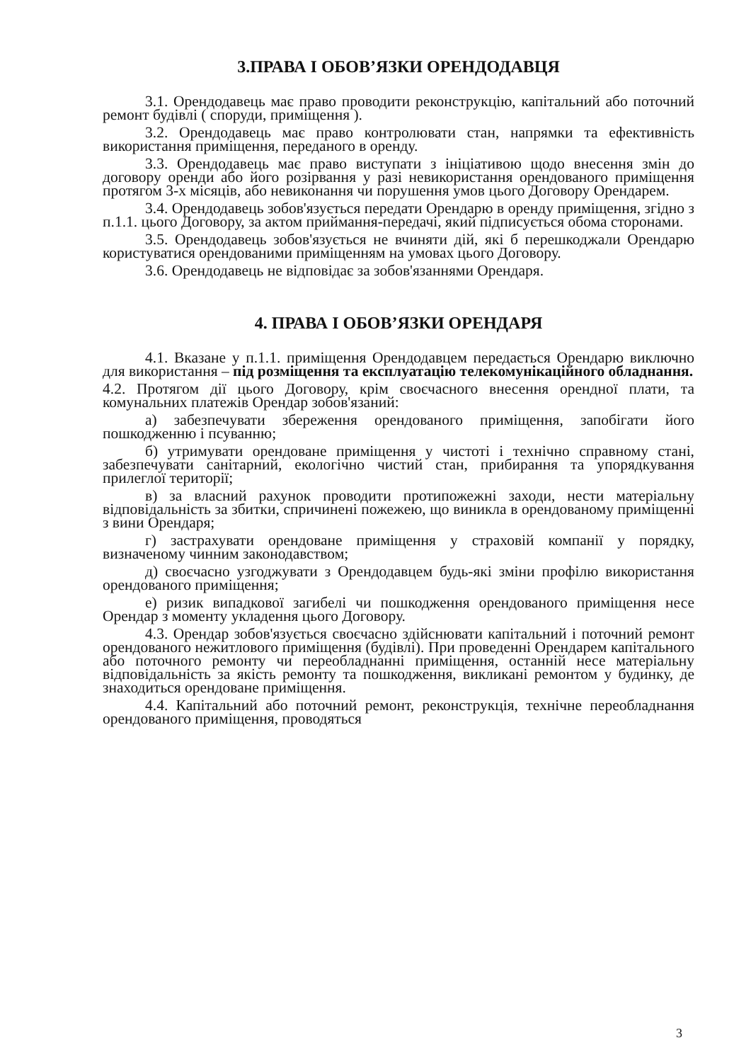3.ПРАВА І ОБОВ’ЯЗКИ ОРЕНДОДАВЦЯ
3.1. Орендодавець має право проводити реконструкцію, капітальний або поточний ремонт будівлі ( споруди, приміщення ).
3.2. Орендодавець має право контролювати стан, напрямки та ефективність використання приміщення, переданого в оренду.
3.3. Орендодавець має право виступати з ініціативою щодо внесення змін до договору оренди або його розірвання у разі невикористання орендованого приміщення протягом 3-х місяців, або невиконання чи порушення умов цього Договору Орендарем.
3.4. Орендодавець зобов'язується передати Орендарю в оренду приміщення, згідно з п.1.1. цього Договору, за актом приймання-передачі, який підписується обома сторонами.
3.5. Орендодавець зобов'язується не вчиняти дій, які б перешкоджали Орендарю користуватися орендованими приміщенням на умовах цього Договору.
3.6. Орендодавець не відповідає за зобов'язаннями Орендаря.
4. ПРАВА І ОБОВ’ЯЗКИ ОРЕНДАРЯ
4.1. Вказане у п.1.1. приміщення Орендодавцем передається Орендарю виключно для використання – під розміщення та експлуатацію телекомунікаційного обладнання.
4.2. Протягом дії цього Договору, крім своєчасного внесення орендної плати, та комунальних платежів Орендар зобов'язаний:
а) забезпечувати збереження орендованого приміщення, запобігати його пошкодженню і псуванню;
б) утримувати орендоване приміщення у чистоті і технічно справному стані, забезпечувати санітарний, екологічно чистий стан, прибирання та упорядкування прилеглої території;
в) за власний рахунок проводити протипожежні заходи, нести матеріальну відповідальність за збитки, спричинені пожежею, що виникла в орендованому приміщенні з вини Орендаря;
г) застрахувати орендоване приміщення у страховій компанії у порядку, визначеному чинним законодавством;
д) своєчасно узгоджувати з Орендодавцем будь-які зміни профілю використання орендованого приміщення;
е) ризик випадкової загибелі чи пошкодження орендованого приміщення несе Орендар з моменту укладення цього Договору.
4.3. Орендар зобов'язується своєчасно здійснювати капітальний і поточний ремонт орендованого нежитлового приміщення (будівлі). При проведенні Орендарем капітального або поточного ремонту чи переобладнанні приміщення, останній несе матеріальну відповідальність за якість ремонту та пошкодження, викликані ремонтом у будинку, де знаходиться орендоване приміщення.
4.4. Капітальний або поточний ремонт, реконструкція, технічне переобладнання орендованого приміщення, проводяться
3